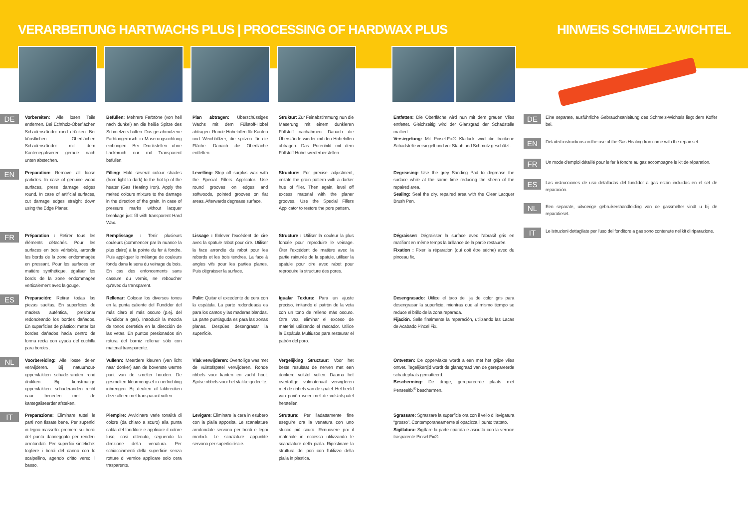VERARBEITUNG HARTWACHS PLUS | PROCESSING OF HARDWAX PLUS
DE
Vorbereiten: Alle losen Teile entfernen. Bei Echtholz-Oberflächen Schadensränder rund drücken. Bei künstlichen Oberflächen Schadensränder mit dem Kantenegalisierer gerade nach unten abstechen.
Befüllen: Mehrere Farbtöne (von hell nach dunkel) an die heiße Spitze des Schmelzers halten. Das geschmolzene Farbtongemisch in Maserungsrichtung einbringen. Bei Druckstellen ohne Lackbruch nur mit Transparent befüllen.
Plan abtragen: Überschüssiges Wachs mit dem Füllstoff-Hobel abtragen. Runde Hobelrillen für Kanten und Weichhölzer, die spitzen für die Fläche. Danach die Oberfläche entfetten.
Struktur: Zur Feinabstimmung nun die Maserung mit einem dunkleren Füllstoff nachahmen. Danach die Überstände wieder mit den Hobelrillen abtragen. Das Porenbild mit dem Füllstoff-Hobel wiederherstellen
Entfetten: Die Oberfläche wird nun mit dem grauen Vlies entfettet. Gleichzeitig wird der Glanzgrad der Schadstelle mattiert.
Versiegelung: Mit Pinsel-Fix® Klarlack wird die trockene Schadstelle versiegelt und vor Staub und Schmutz geschützt.
EN
Preparation: Remove all loose particles. In case of genuine wood surfaces, press damage edges round. In case of artificial surfaces, cut damage edges straight down using the Edge Planer.
Filling: Hold several colour shades (from light to dark) to the hot tip of the heater (Gas Heating Iron). Apply the melted colours mixture to the damage in the direction of the grain. In case of pressure marks without lacquer breakage just fill with transparent Hard Wax.
Levelling: Strip off surplus wax with the Special Fillers Applicator. Use round grooves on edges and softwoods, pointed grooves on flat areas. Afterwards degrease surface.
Structure: For precise adjustment, imitate the grain pattern with a darker hue of filler. Then again, level off excess material with the planer grooves. Use the Special Fillers Applicator to restore the pore pattern.
Degreasing: Use the grey Sanding Pad to degrease the surface while at the same time reducing the sheen of the repaired area.
Sealing: Seal the dry, repaired area with the Clear Lacquer Brush Pen.
FR
Préparation : Retirer tous les éléments détachés. Pour les surfaces en bois véritable, arrondir les bords de la zone endommagée en pressant. Pour les surfaces en matière synthétique, égaliser les bords de la zone endommagée verticalement avec la gouge.
Remplissage : Tenir plusieurs couleurs (commencer par la nuance la plus claire) à la pointe du fer à fondre. Puis appliquer le mélange de couleurs fondu dans le sens du veinage du bois. En cas des enfoncements sans cassure du vernis, ne reboucher qu'avec du transparent.
Lissage : Enlever l'excédent de cire avec la spatule rabot pour cire. Utiliser la face arrondie du rabot pour les rebords et les bois tendres. La face à angles vifs pour les parties planes. Puis dégraisser la surface.
Structure : Utiliser la couleur la plus foncée pour reproduire le veinage. Ôter l'excédent de matière avec la partie rainurée de la spatule. utiliser la spatule pour cire avec rabot pour reproduire la structure des pores.
Dégraisser: Dégraisser la surface avec l'abrasif gris en matifiant en même temps la brillance de la partie restaurée.
Fixation : Fixer la réparation (qui doit être sèche) avec du pinceau fix.
ES
Preparación: Retirar todas las piezas sueltas. En superficies de madera auténtica, presionar redondeando los bordes dañados. En superficies de plástico: meter los bordes dañados hacia dentro de forma recta con ayuda del cuchilla para bordes .
Rellenar: Colocar los diversos tonos en la punta caliente del Fundidor del más claro al más oscuro (p.ej. del Fundidor a gas). Introducir la mezcla de tonos derretida en la dirección de las vetas. En puntos presionados sin rotura del barniz rellenar sólo con material transparente.
Pulir: Quitar el excedente de cera con la espátula. La parte redondeada es para los cantos y las maderas blandas. La parte puntiaguda es para las zonas planas. Despùes desengrasar la superficie.
Igualar Textura: Para un ajuste preciso, imitando el patrón de la veta con un tono de relleno más oscuro. Otra vez, eliminar el exceso de material utilizando el rascador. Utilice la Espátula Multiusos para restaurar el patrón del poro.
Desengrasado: Utilice el taco de lija de color gris para desengrasar la superficie, mientras que al mismo tiempo se reduce el brillo de la zona reparada.
Fijación. Selle finalmente la reparación, utilizando las Lacas de Acabado Pincel Fix.
NL
Voorbereiding: Alle losse delen verwijderen. Bij natuurhout-oppervlakken schade-randen rond drukken. Bij kunstmatige oppervlakken: schaderanden recht naar beneden met de kantegaliseerder afsteken.
Vullenn: Meerdere kleuren (van licht naar donker) aan de bovenste warme punt van de smelter houden. De gesmolten kleurmengsel in nerfrichting inbrengen. Bij deuken of lakbreuken deze alleen met transparant vullen.
Vlak verwijderen: Overtollige was met de vulstofspatel verwijderen. Ronde ribbels voor kanten en zacht hout. Spitse ribbels voor het vlakke gedeelte.
Vergelijking Structuur: Voor het beste resultaat de nerven met een donkere vulstof vullen. Daarna het overtollige vulmateriaal verwijderen met de ribbels van de spatel. Het beeld van poriën weer met de vulstofspatel herstellen.
Ontvetten: De oppervlakte wordt alleen met het grijze vlies ontvet. Tegelijkertijd wordt de glansgraad van de gerepareerde schadeplaats gematteerd.
Bescherming: De droge, gerepareerde plaats met Penseelfix<sup>®</sup> beschermen.
IT
Preparazione: Eliminare tuttel le parti non fissate bene. Per superfici in legno massello: premere sui bordi del punto danneggato per renderli arrotondati. Per superfici sintetiche: togliere i bordi del danno con lo scalpellino, agendo dritto verso il basso.
Piempire: Avvicinare varie tonalità di colore (da chiaro a scuro) alla punta calda del fonditore e applicare il colore fuso, così ottenuto, seguendo la direzione della venatura. Per schiacciamenti della superficie senza rotture di vernice applicare solo cera trasparente.
Levigare: Eliminare la cera in esubero con la pialla apposita. Le scanalature arrotondate servono per bordi e legni morbidi. Le scnalature appuntite servono per superfici liscie.
Struttura: Per l'adattamente fine eseguire ora la venatura con uno stucco più scuro. Rimuovere poi il materiale in eccesso utilizzando le scanalature della pialla. Ripristinare la struttura dei pori con l'utilizzo della pialla in plastica.
Sgrassare: Sgrassare la superficie ora con il vello di levigatura “grosso”. Contemporaneamente si opacizza il punto trattato.
Sigillatura: Sigillare la parte riparata e asciutta con la vernice trasparente Pinsel Fix®.
HINWEIS SCHMELZ-WICHTEL
DE
Eine separate, ausführliche Gebrauchsanleitung des Schmelz-Wichtels liegt dem Koffer bei.
EN
Detailed instructions on the use of the Gas Heating Iron come with the repair set.
FR
Un mode d'emploi détaillé pour le fer à fondre au gaz accompagne le kit de réparation.
ES
Las instrucciones de uso detalladas del fundidor a gas están incluidas en el set de reparación.
NL
Een separate, uitvoerige gebruikershandleiding van de gassmelter vindt u bij de reparatieset.
IT
Le istruzioni dettagliate per l'uso del fonditore a gas sono contenute nel kit di riparazione.